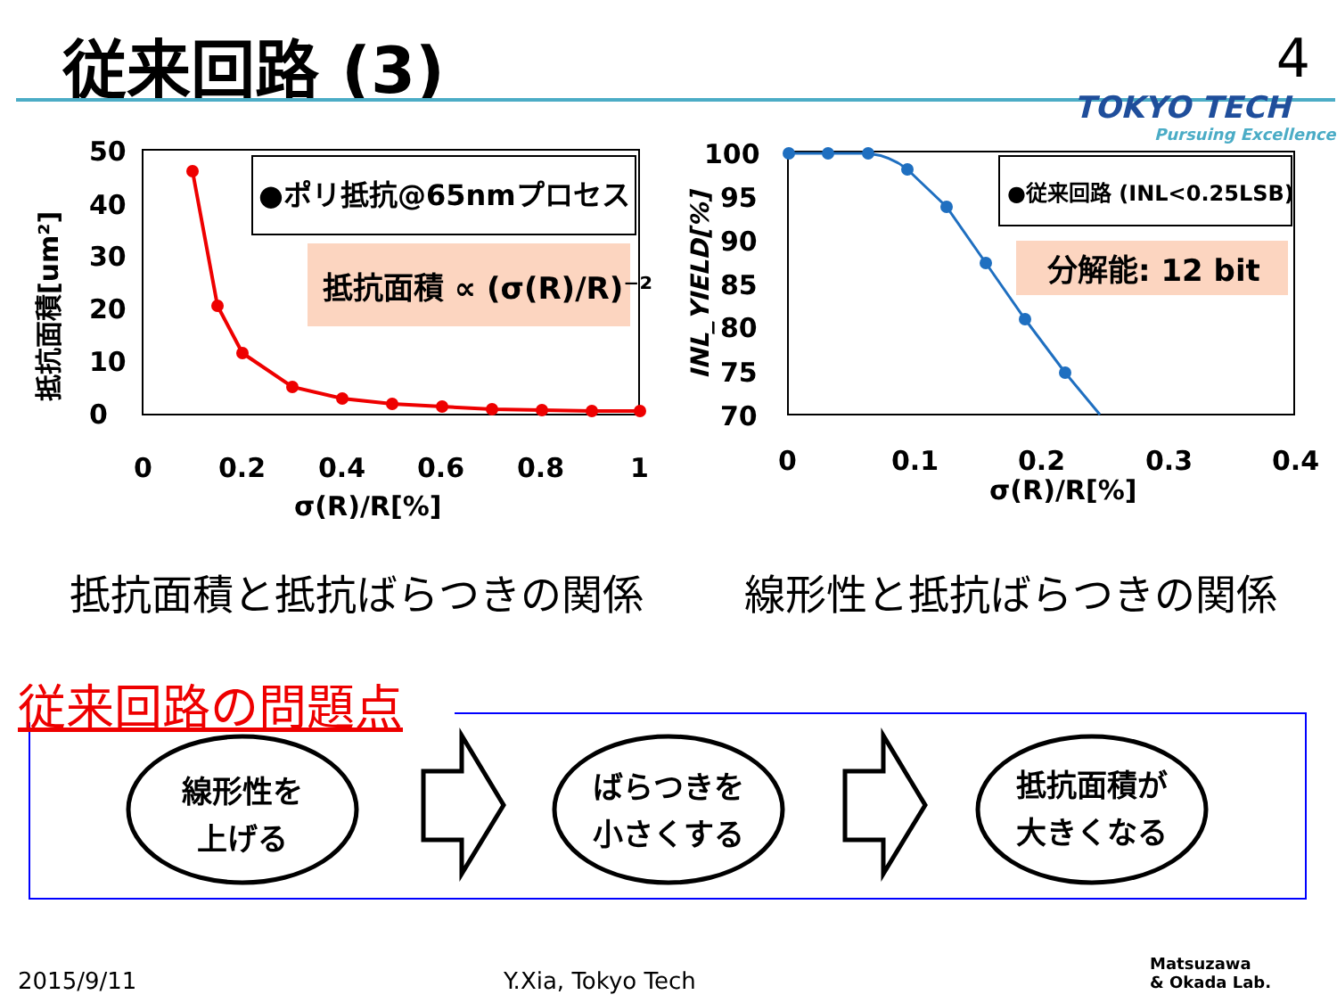従来回路 (3) 4
TOKYO TECH
Pursuing Excellence
50
40
30
20
10
0
0
0.2
0.4
0.6
0.8
1
σ(R)/R[%]
抵抗面積[um²]
●ポリ抵抗@65nmプロセス
抵抗面積 ∝ (σ(R)/R)⁻²
100
95
90
85
80
75
70
0
0.1
0.2
0.3
0.4
σ(R)/R[%]
INL_YIELD[%]
●従来回路 (INL<0.25LSB)
分解能: 12 bit
線形性を
上げる
ばらつきを
小さくする
抵抗面積が
大きくなる
抵抗面積と抵抗ばらつきの関係 線形性と抵抗ばらつきの関係
従来回路の問題点
2015/9/11 Y.Xia, Tokyo Tech
Matsuzawa
& Okada Lab.